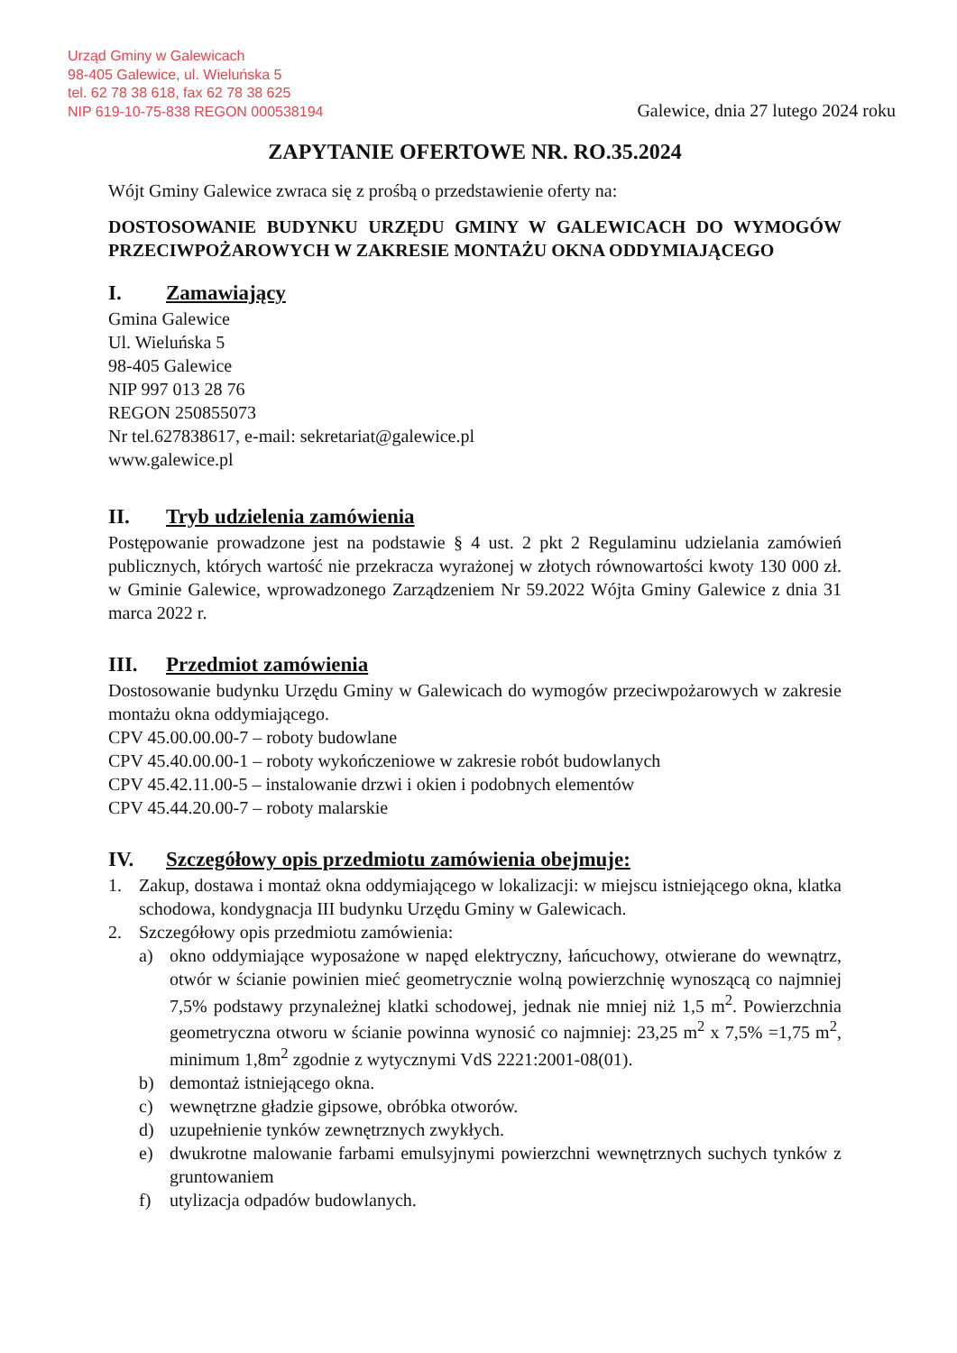Urząd Gminy w Galewicach
98-405 Galewice, ul. Wieluńska 5
tel. 62 78 38 618, fax 62 78 38 625
NIP 619-10-75-838 REGON 000538194
Galewice, dnia 27 lutego 2024 roku
ZAPYTANIE OFERTOWE NR. RO.35.2024
Wójt Gminy Galewice zwraca się z prośbą o przedstawienie oferty na:
DOSTOSOWANIE BUDYNKU URZĘDU GMINY W GALEWICACH DO WYMOGÓW PRZECIWPOŻAROWYCH W ZAKRESIE MONTAŻU OKNA ODDYMIAJĄCEGO
I. Zamawiający
Gmina Galewice
Ul. Wieluńska 5
98-405 Galewice
NIP 997 013 28 76
REGON 250855073
Nr tel.627838617, e-mail: sekretariat@galewice.pl
www.galewice.pl
II. Tryb udzielenia zamówienia
Postępowanie prowadzone jest na podstawie § 4 ust. 2 pkt 2 Regulaminu udzielania zamówień publicznych, których wartość nie przekracza wyrażonej w złotych równowartości kwoty 130 000 zł. w Gminie Galewice, wprowadzonego Zarządzeniem Nr 59.2022 Wójta Gminy Galewice z dnia 31 marca 2022 r.
III. Przedmiot zamówienia
Dostosowanie budynku Urzędu Gminy w Galewicach do wymogów przeciwpożarowych w zakresie montażu okna oddymiającego.
CPV 45.00.00.00-7 – roboty budowlane
CPV 45.40.00.00-1 – roboty wykończeniowe w zakresie robót budowlanych
CPV 45.42.11.00-5 – instalowanie drzwi i okien i podobnych elementów
CPV 45.44.20.00-7 – roboty malarskie
IV. Szczegółowy opis przedmiotu zamówienia obejmuje:
1. Zakup, dostawa i montaż okna oddymiającego w lokalizacji: w miejscu istniejącego okna, klatka schodowa, kondygnacja III budynku Urzędu Gminy w Galewicach.
2. Szczegółowy opis przedmiotu zamówienia:
a) okno oddymiające wyposażone w napęd elektryczny, łańcuchowy, otwierane do wewnątrz, otwór w ścianie powinien mieć geometrycznie wolną powierzchnię wynoszącą co najmniej 7,5% podstawy przynależnej klatki schodowej, jednak nie mniej niż 1,5 m<sup>2</sup>. Powierzchnia geometryczna otworu w ścianie powinna wynosić co najmniej: 23,25 m<sup>2</sup> x 7,5% =1,75 m<sup>2</sup>, minimum 1,8m<sup>2</sup> zgodnie z wytycznymi VdS 2221:2001-08(01).
b) demontaż istniejącego okna.
c) wewnętrzne gładzie gipsowe, obróbka otworów.
d) uzupełnienie tynków zewnętrznych zwykłych.
e) dwukrotne malowanie farbami emulsyjnymi powierzchni wewnętrznych suchych tynków z gruntowaniem
f) utylizacja odpadów budowlanych.